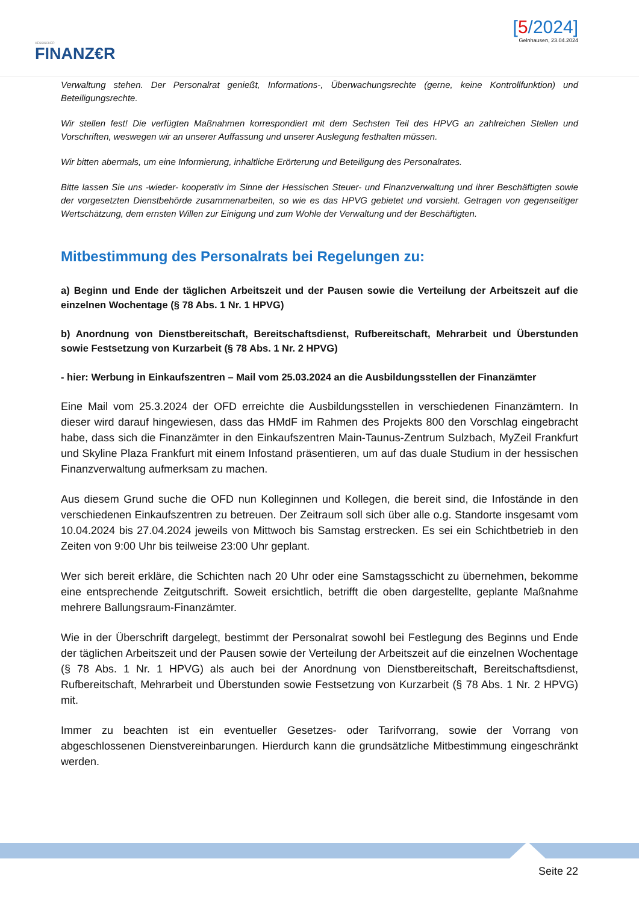HESSISCHER
FINANZ€R
[5/2024]
Gelnhausen, 23.04.2024
Verwaltung stehen. Der Personalrat genießt, Informations-, Überwachungsrechte (gerne, keine Kontrollfunktion) und Beteiligungsrechte.
Wir stellen fest! Die verfügten Maßnahmen korrespondiert mit dem Sechsten Teil des HPVG an zahlreichen Stellen und Vorschriften, weswegen wir an unserer Auffassung und unserer Auslegung festhalten müssen.
Wir bitten abermals, um eine Informierung, inhaltliche Erörterung und Beteiligung des Personalrates.
Bitte lassen Sie uns -wieder- kooperativ im Sinne der Hessischen Steuer- und Finanzverwaltung und ihrer Beschäftigten sowie der vorgesetzten Dienstbehörde zusammenarbeiten, so wie es das HPVG gebietet und vorsieht. Getragen von gegenseitiger Wertschätzung, dem ernsten Willen zur Einigung und zum Wohle der Verwaltung und der Beschäftigten.
Mitbestimmung des Personalrats bei Regelungen zu:
a) Beginn und Ende der täglichen Arbeitszeit und der Pausen sowie die Verteilung der Arbeitszeit auf die einzelnen Wochentage (§ 78 Abs. 1 Nr. 1 HPVG)
b) Anordnung von Dienstbereitschaft, Bereitschaftsdienst, Rufbereitschaft, Mehrarbeit und Überstunden sowie Festsetzung von Kurzarbeit (§ 78 Abs. 1 Nr. 2 HPVG)
- hier: Werbung in Einkaufszentren – Mail vom 25.03.2024 an die Ausbildungsstellen der Finanzämter
Eine Mail vom 25.3.2024 der OFD erreichte die Ausbildungsstellen in verschiedenen Finanzämtern. In dieser wird darauf hingewiesen, dass das HMdF im Rahmen des Projekts 800 den Vorschlag eingebracht habe, dass sich die Finanzämter in den Einkaufszentren Main-Taunus-Zentrum Sulzbach, MyZeil Frankfurt und Skyline Plaza Frankfurt mit einem Infostand präsentieren, um auf das duale Studium in der hessischen Finanzverwaltung aufmerksam zu machen.
Aus diesem Grund suche die OFD nun Kolleginnen und Kollegen, die bereit sind, die Infostände in den verschiedenen Einkaufszentren zu betreuen. Der Zeitraum soll sich über alle o.g. Standorte insgesamt vom 10.04.2024 bis 27.04.2024 jeweils von Mittwoch bis Samstag erstrecken. Es sei ein Schichtbetrieb in den Zeiten von 9:00 Uhr bis teilweise 23:00 Uhr geplant.
Wer sich bereit erkläre, die Schichten nach 20 Uhr oder eine Samstagsschicht zu übernehmen, bekomme eine entsprechende Zeitgutschrift. Soweit ersichtlich, betrifft die oben dargestellte, geplante Maßnahme mehrere Ballungsraum-Finanzämter.
Wie in der Überschrift dargelegt, bestimmt der Personalrat sowohl bei Festlegung des Beginns und Ende der täglichen Arbeitszeit und der Pausen sowie der Verteilung der Arbeitszeit auf die einzelnen Wochentage (§ 78 Abs. 1 Nr. 1 HPVG) als auch bei der Anordnung von Dienstbereitschaft, Bereitschaftsdienst, Rufbereitschaft, Mehrarbeit und Überstunden sowie Festsetzung von Kurzarbeit (§ 78 Abs. 1 Nr. 2 HPVG) mit.
Immer zu beachten ist ein eventueller Gesetzes- oder Tarifvorrang, sowie der Vorrang von abgeschlossenen Dienstvereinbarungen. Hierdurch kann die grundsätzliche Mitbestimmung eingeschränkt werden.
Seite 22